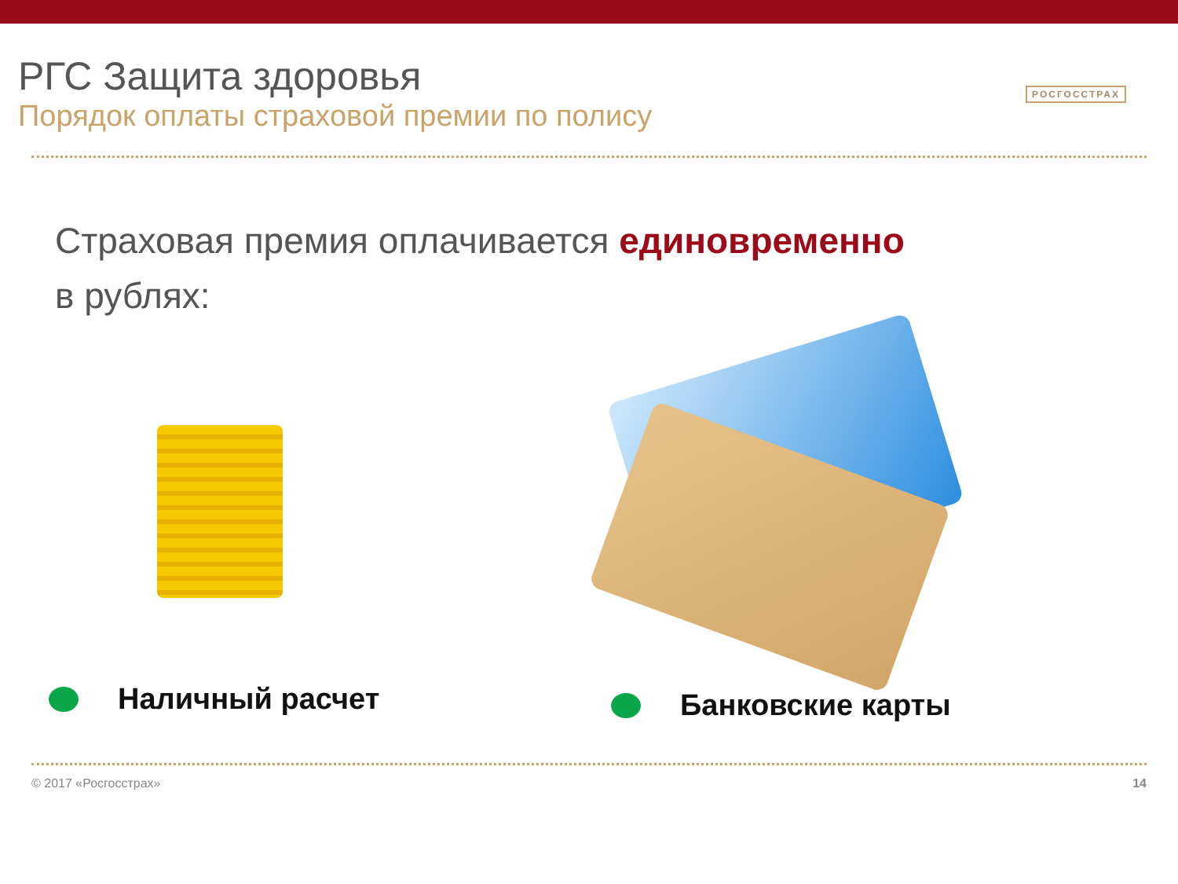РГС Защита здоровья
Порядок оплаты страховой премии по полису
РОСГОССТРАХ
Страховая премия оплачивается единовременно
в рублях:
Наличный расчет
Банковские карты
© 2017 «Росгосстрах» 14